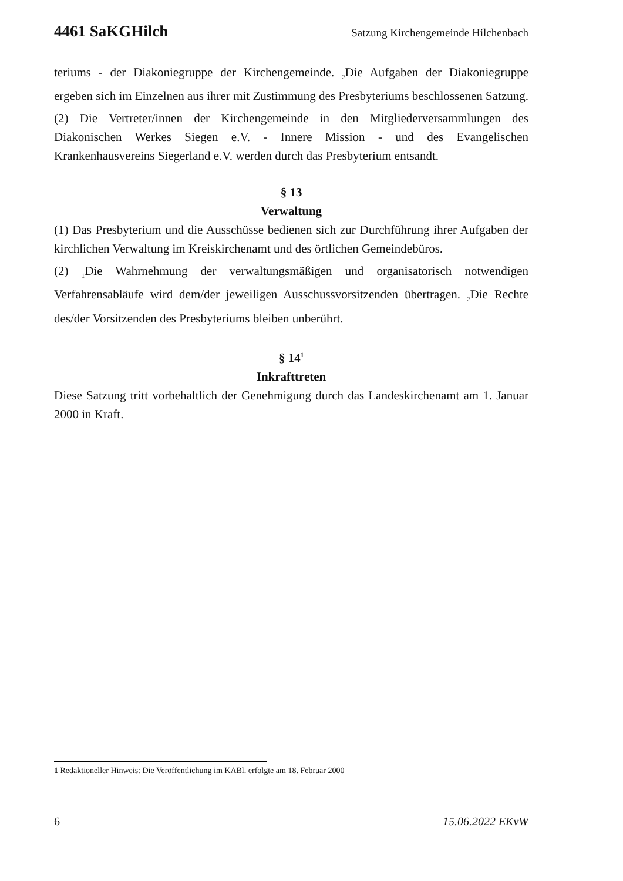4461 SaKGHilch Satzung Kirchengemeinde Hilchenbach
teriums - der Diakoniegruppe der Kirchengemeinde. <sub>2</sub>Die Aufgaben der Diakoniegruppe ergeben sich im Einzelnen aus ihrer mit Zustimmung des Presbyteriums beschlossenen Satzung.
(2) Die Vertreter/innen der Kirchengemeinde in den Mitgliederversammlungen des Diakonischen Werkes Siegen e.V. - Innere Mission - und des Evangelischen Krankenhausvereins Siegerland e.V. werden durch das Presbyterium entsandt.
§ 13
Verwaltung
(1) Das Presbyterium und die Ausschüsse bedienen sich zur Durchführung ihrer Aufgaben der kirchlichen Verwaltung im Kreiskirchenamt und des örtlichen Gemeindebüros.
(2) <sub>1</sub>Die Wahrnehmung der verwaltungsmäßigen und organisatorisch notwendigen Verfahrensabläufe wird dem/der jeweiligen Ausschussvorsitzenden übertragen. <sub>2</sub>Die Rechte des/der Vorsitzenden des Presbyteriums bleiben unberührt.
§ 14<sup>1</sup>
Inkrafttreten
Diese Satzung tritt vorbehaltlich der Genehmigung durch das Landeskirchenamt am 1. Januar 2000 in Kraft.
1 Redaktioneller Hinweis: Die Veröffentlichung im KABl. erfolgte am 18. Februar 2000
6 15.06.2022 EKvW